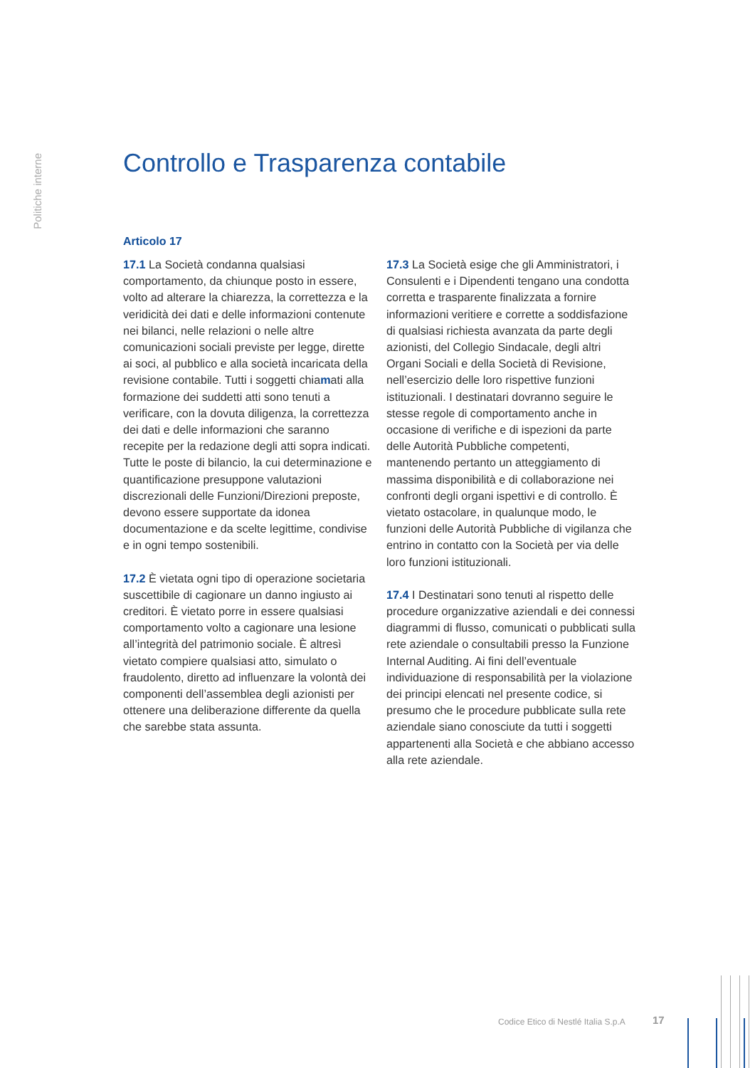Politiche interne
Controllo e Trasparenza contabile
Articolo 17
17.1 La Società condanna qualsiasi comportamento, da chiunque posto in essere, volto ad alterare la chiarezza, la correttezza e la veridicità dei dati e delle informazioni contenute nei bilanci, nelle relazioni o nelle altre comunicazioni sociali previste per legge, dirette ai soci, al pubblico e alla società incaricata della revisione contabile. Tutti i soggetti chiamati alla formazione dei suddetti atti sono tenuti a verificare, con la dovuta diligenza, la correttezza dei dati e delle informazioni che saranno recepite per la redazione degli atti sopra indicati. Tutte le poste di bilancio, la cui determinazione e quantificazione presuppone valutazioni discrezionali delle Funzioni/Direzioni preposte, devono essere supportate da idonea documentazione e da scelte legittime, condivise e in ogni tempo sostenibili.
17.2 È vietata ogni tipo di operazione societaria suscettibile di cagionare un danno ingiusto ai creditori. È vietato porre in essere qualsiasi comportamento volto a cagionare una lesione all’integrità del patrimonio sociale. È altresì vietato compiere qualsiasi atto, simulato o fraudolento, diretto ad influenzare la volontà dei componenti dell’assemblea degli azionisti per ottenere una deliberazione differente da quella che sarebbe stata assunta.
17.3 La Società esige che gli Amministratori, i Consulenti e i Dipendenti tengano una condotta corretta e trasparente finalizzata a fornire informazioni veritiere e corrette a soddisfazione di qualsiasi richiesta avanzata da parte degli azionisti, del Collegio Sindacale, degli altri Organi Sociali e della Società di Revisione, nell’esercizio delle loro rispettive funzioni istituzionali. I destinatari dovranno seguire le stesse regole di comportamento anche in occasione di verifiche e di ispezioni da parte delle Autorità Pubbliche competenti, mantenendo pertanto un atteggiamento di massima disponibilità e di collaborazione nei confronti degli organi ispettivi e di controllo. È vietato ostacolare, in qualunque modo, le funzioni delle Autorità Pubbliche di vigilanza che entrino in contatto con la Società per via delle loro funzioni istituzionali.
17.4 I Destinatari sono tenuti al rispetto delle procedure organizzative aziendali e dei connessi diagrammi di flusso, comunicati o pubblicati sulla rete aziendale o consultabili presso la Funzione Internal Auditing. Ai fini dell’eventuale individuazione di responsabilità per la violazione dei principi elencati nel presente codice, si presumo che le procedure pubblicate sulla rete aziendale siano conosciute da tutti i soggetti appartenenti alla Società e che abbiano accesso alla rete aziendale.
Codice Etico di Nestlé Italia S.p.A
17